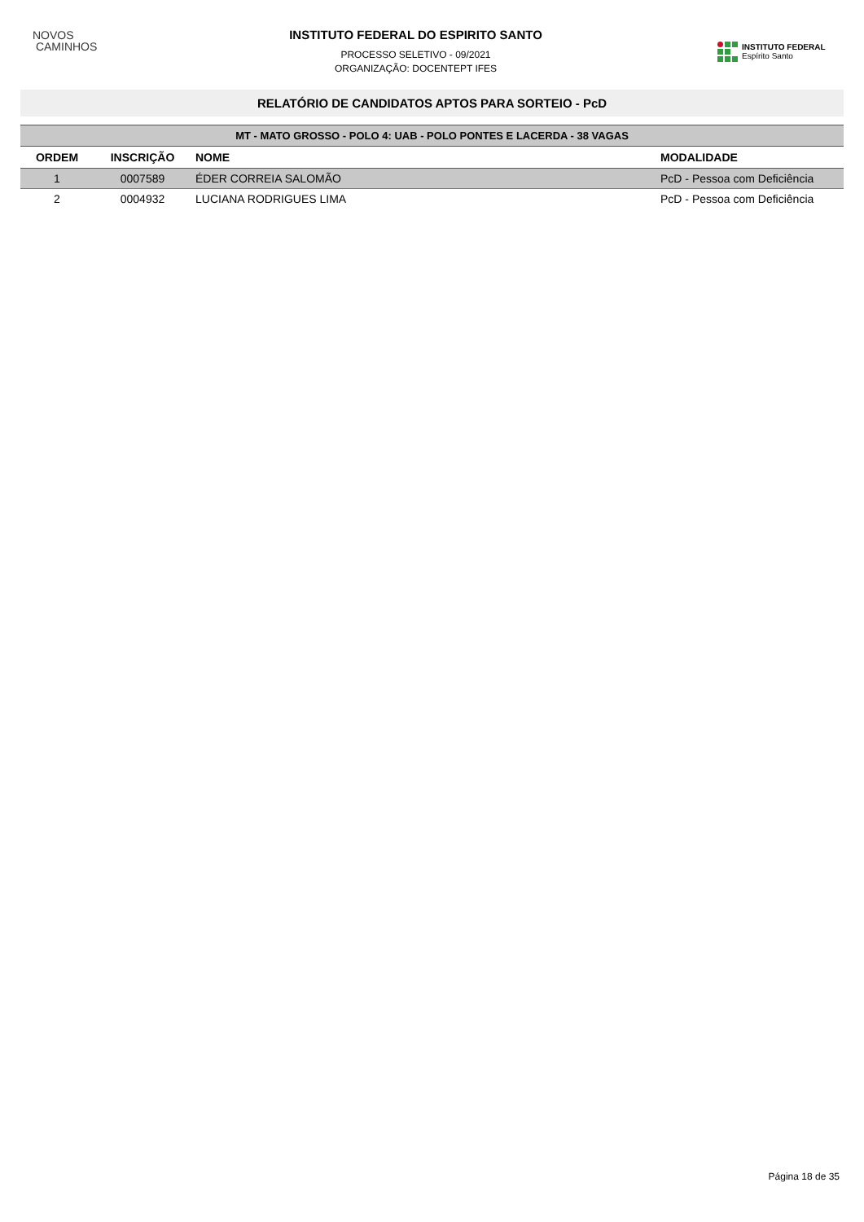NOVOS
CAMINHOS
INSTITUTO FEDERAL DO ESPIRITO SANTO
PROCESSO SELETIVO - 09/2021
ORGANIZAÇÃO: DOCENTEPT IFES
INSTITUTO FEDERAL
Espírito Santo
RELATÓRIO DE CANDIDATOS APTOS PARA SORTEIO - PcD
| MT - MATO GROSSO - POLO 4: UAB - POLO PONTES E LACERDA - 38 VAGAS | | | |
| ORDEM | INSCRIÇÃO | NOME | MODALIDADE |
| 1 | 0007589 | ÉDER CORREIA SALOMÃO | PcD - Pessoa com Deficiência |
| 2 | 0004932 | LUCIANA RODRIGUES LIMA | PcD - Pessoa com Deficiência |
Página 18 de 35